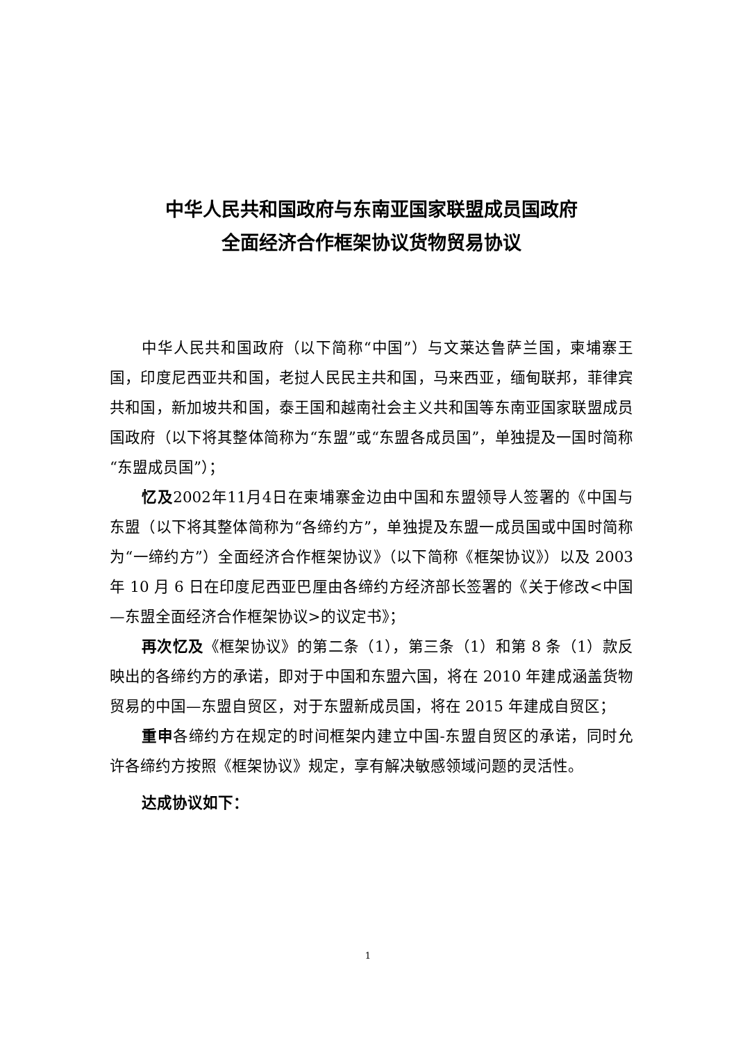中华人民共和国政府与东南亚国家联盟成员国政府
全面经济合作框架协议货物贸易协议
中华人民共和国政府（以下简称“中国”）与文莱达鲁萨兰国，柬埔寨王国，印度尼西亚共和国，老挝人民民主共和国，马来西亚，缅甸联邦，菲律宾共和国，新加坡共和国，泰王国和越南社会主义共和国等东南亚国家联盟成员国政府（以下将其整体简称为“东盟”或“东盟各成员国”，单独提及一国时简称“东盟成员国”）；
忆及2002年11月4日在柬埔寨金边由中国和东盟领导人签署的《中国与东盟（以下将其整体简称为“各缔约方”，单独提及东盟一成员国或中国时简称为“一缔约方”）全面经济合作框架协议》（以下简称《框架协议》）以及 2003 年 10 月 6 日在印度尼西亚巴厘由各缔约方经济部长签署的《关于修改<中国—东盟全面经济合作框架协议>的议定书》；
再次忆及《框架协议》的第二条（1），第三条（1）和第 8 条（1）款反映出的各缔约方的承诺，即对于中国和东盟六国，将在 2010 年建成涵盖货物贸易的中国—东盟自贸区，对于东盟新成员国，将在 2015 年建成自贸区；
重申各缔约方在规定的时间框架内建立中国-东盟自贸区的承诺，同时允许各缔约方按照《框架协议》规定，享有解决敏感领域问题的灵活性。
达成协议如下：
1